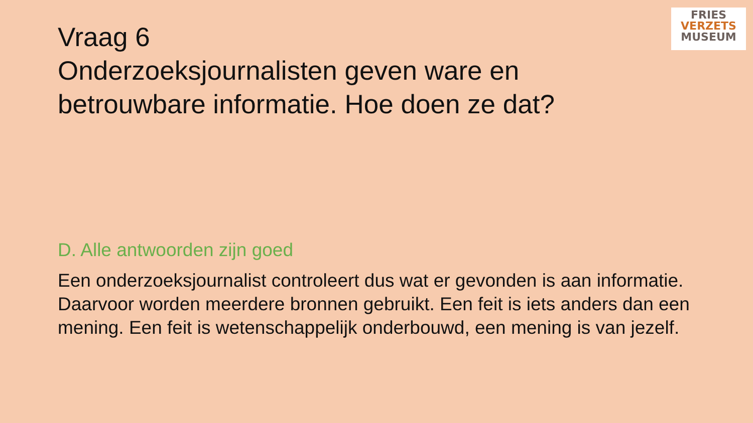FRIES
VERZETS
MUSEUM
Vraag 6
Onderzoeksjournalisten geven ware en betrouwbare informatie. Hoe doen ze dat?
D. Alle antwoorden zijn goed
Een onderzoeksjournalist controleert dus wat er gevonden is aan informatie. Daarvoor worden meerdere bronnen gebruikt. Een feit is iets anders dan een mening. Een feit is wetenschappelijk onderbouwd, een mening is van jezelf.